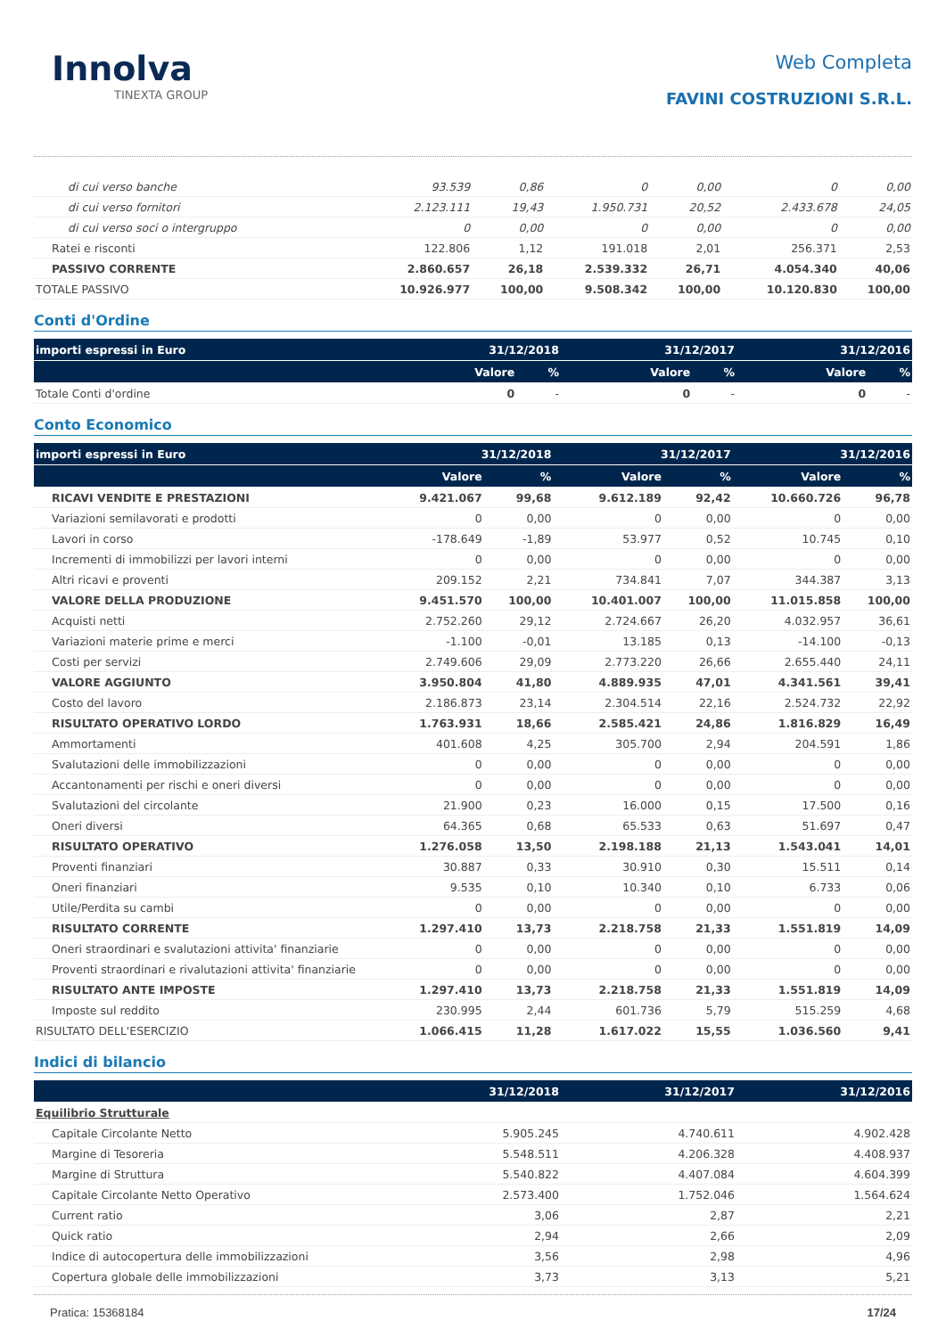Innolva
TINEXTA GROUP
Web Completa
FAVINI COSTRUZIONI S.R.L.
| di cui verso banche | 93.539 | 0,86 | 0 | 0,00 | 0 | 0,00 |
| di cui verso fornitori | 2.123.111 | 19,43 | 1.950.731 | 20,52 | 2.433.678 | 24,05 |
| di cui verso soci o intergruppo | 0 | 0,00 | 0 | 0,00 | 0 | 0,00 |
| Ratei e risconti | 122.806 | 1,12 | 191.018 | 2,01 | 256.371 | 2,53 |
| PASSIVO CORRENTE | 2.860.657 | 26,18 | 2.539.332 | 26,71 | 4.054.340 | 40,06 |
| TOTALE PASSIVO | 10.926.977 | 100,00 | 9.508.342 | 100,00 | 10.120.830 | 100,00 |
Conti d'Ordine
| importi espressi in Euro | 31/12/2018 | | 31/12/2017 | | 31/12/2016 | |
| --- | --- | --- | --- | --- | --- | --- |
| | Valore | % | Valore | % | Valore | % |
| Totale Conti d'ordine | 0 | - | 0 | - | 0 | - |
Conto Economico
| importi espressi in Euro | 31/12/2018 | | 31/12/2017 | | 31/12/2016 | |
| --- | --- | --- | --- | --- | --- | --- |
| | Valore | % | Valore | % | Valore | % |
| RICAVI VENDITE E PRESTAZIONI | 9.421.067 | 99,68 | 9.612.189 | 92,42 | 10.660.726 | 96,78 |
| Variazioni semilavorati e prodotti | 0 | 0,00 | 0 | 0,00 | 0 | 0,00 |
| Lavori in corso | -178.649 | -1,89 | 53.977 | 0,52 | 10.745 | 0,10 |
| Incrementi di immobilizzi per lavori interni | 0 | 0,00 | 0 | 0,00 | 0 | 0,00 |
| Altri ricavi e proventi | 209.152 | 2,21 | 734.841 | 7,07 | 344.387 | 3,13 |
| VALORE DELLA PRODUZIONE | 9.451.570 | 100,00 | 10.401.007 | 100,00 | 11.015.858 | 100,00 |
| Acquisti netti | 2.752.260 | 29,12 | 2.724.667 | 26,20 | 4.032.957 | 36,61 |
| Variazioni materie prime e merci | -1.100 | -0,01 | 13.185 | 0,13 | -14.100 | -0,13 |
| Costi per servizi | 2.749.606 | 29,09 | 2.773.220 | 26,66 | 2.655.440 | 24,11 |
| VALORE AGGIUNTO | 3.950.804 | 41,80 | 4.889.935 | 47,01 | 4.341.561 | 39,41 |
| Costo del lavoro | 2.186.873 | 23,14 | 2.304.514 | 22,16 | 2.524.732 | 22,92 |
| RISULTATO OPERATIVO LORDO | 1.763.931 | 18,66 | 2.585.421 | 24,86 | 1.816.829 | 16,49 |
| Ammortamenti | 401.608 | 4,25 | 305.700 | 2,94 | 204.591 | 1,86 |
| Svalutazioni delle immobilizzazioni | 0 | 0,00 | 0 | 0,00 | 0 | 0,00 |
| Accantonamenti per rischi e oneri diversi | 0 | 0,00 | 0 | 0,00 | 0 | 0,00 |
| Svalutazioni del circolante | 21.900 | 0,23 | 16.000 | 0,15 | 17.500 | 0,16 |
| Oneri diversi | 64.365 | 0,68 | 65.533 | 0,63 | 51.697 | 0,47 |
| RISULTATO OPERATIVO | 1.276.058 | 13,50 | 2.198.188 | 21,13 | 1.543.041 | 14,01 |
| Proventi finanziari | 30.887 | 0,33 | 30.910 | 0,30 | 15.511 | 0,14 |
| Oneri finanziari | 9.535 | 0,10 | 10.340 | 0,10 | 6.733 | 0,06 |
| Utile/Perdita su cambi | 0 | 0,00 | 0 | 0,00 | 0 | 0,00 |
| RISULTATO CORRENTE | 1.297.410 | 13,73 | 2.218.758 | 21,33 | 1.551.819 | 14,09 |
| Oneri straordinari e svalutazioni attivita' finanziarie | 0 | 0,00 | 0 | 0,00 | 0 | 0,00 |
| Proventi straordinari e rivalutazioni attivita' finanziarie | 0 | 0,00 | 0 | 0,00 | 0 | 0,00 |
| RISULTATO ANTE IMPOSTE | 1.297.410 | 13,73 | 2.218.758 | 21,33 | 1.551.819 | 14,09 |
| Imposte sul reddito | 230.995 | 2,44 | 601.736 | 5,79 | 515.259 | 4,68 |
| RISULTATO DELL'ESERCIZIO | 1.066.415 | 11,28 | 1.617.022 | 15,55 | 1.036.560 | 9,41 |
Indici di bilancio
| | 31/12/2018 | 31/12/2017 | 31/12/2016 |
| --- | --- | --- | --- |
| Equilibrio Strutturale | | | |
| Capitale Circolante Netto | 5.905.245 | 4.740.611 | 4.902.428 |
| Margine di Tesoreria | 5.548.511 | 4.206.328 | 4.408.937 |
| Margine di Struttura | 5.540.822 | 4.407.084 | 4.604.399 |
| Capitale Circolante Netto Operativo | 2.573.400 | 1.752.046 | 1.564.624 |
| Current ratio | 3,06 | 2,87 | 2,21 |
| Quick ratio | 2,94 | 2,66 | 2,09 |
| Indice di autocopertura delle immobilizzazioni | 3,56 | 2,98 | 4,96 |
| Copertura globale delle immobilizzazioni | 3,73 | 3,13 | 5,21 |
Pratica: 15368184 17/24